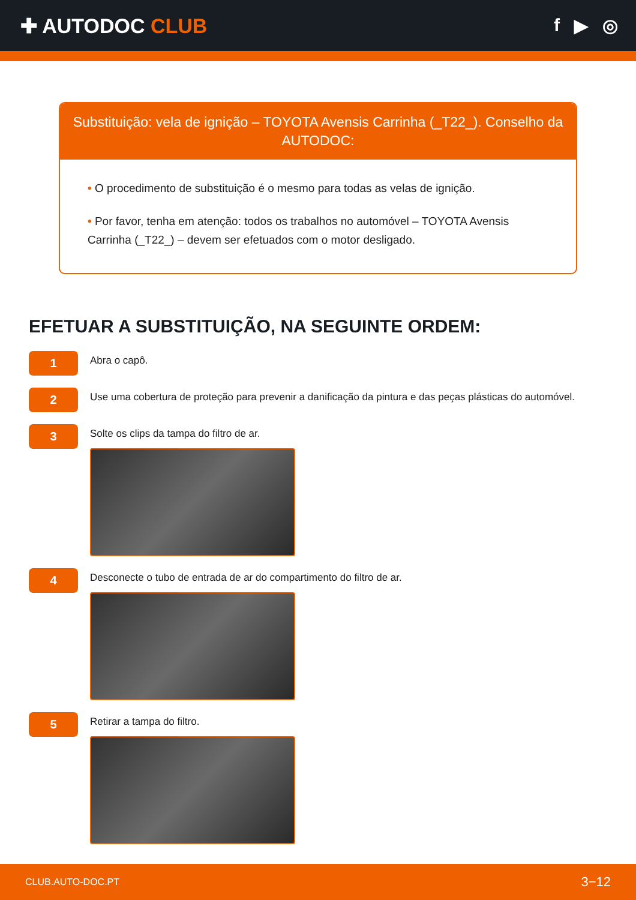✚ AUTODOC CLUB f ▶ ◎
Substituição: vela de ignição – TOYOTA Avensis Carrinha (_T22_). Conselho da AUTODOC:
• O procedimento de substituição é o mesmo para todas as velas de ignição.
• Por favor, tenha em atenção: todos os trabalhos no automóvel – TOYOTA Avensis Carrinha (_T22_) – devem ser efetuados com o motor desligado.
EFETUAR A SUBSTITUIÇÃO, NA SEGUINTE ORDEM:
1
Abra o capô.
2
Use uma cobertura de proteção para prevenir a danificação da pintura e das peças plásticas do automóvel.
3
Solte os clips da tampa do filtro de ar.
4
Desconecte o tubo de entrada de ar do compartimento do filtro de ar.
5
Retirar a tampa do filtro.
CLUB.AUTO-DOC.PT 3−12